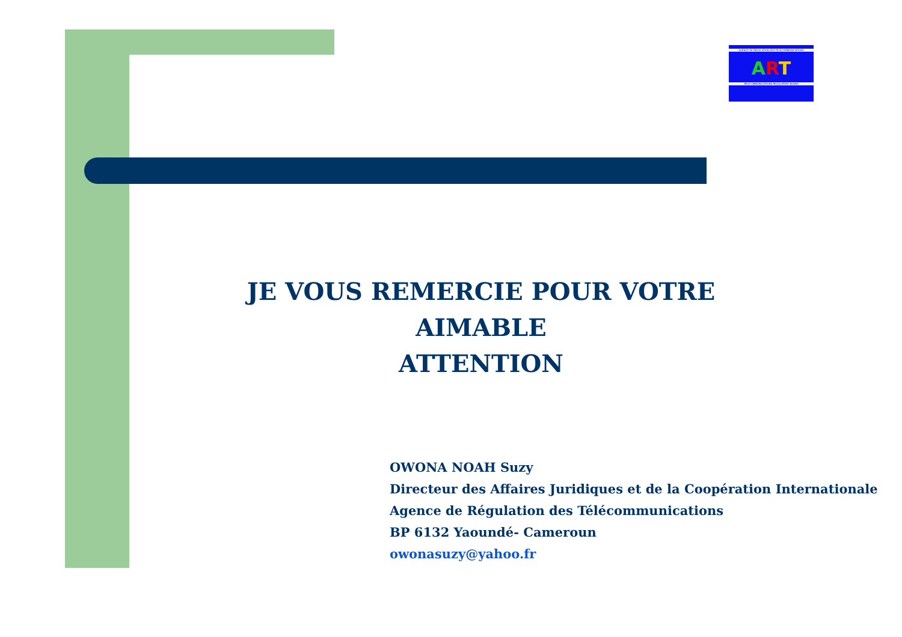AGENCE DE REGULATION DES TELECOMMUNICATIONS
ART
TELECOMMUNICATIONS REGULATORY BOARD
JE VOUS REMERCIE POUR VOTRE AIMABLE
ATTENTION
OWONA NOAH Suzy
Directeur des Affaires Juridiques et de la Coopération Internationale
Agence de Régulation des Télécommunications
BP 6132 Yaoundé- Cameroun
owonasuzy@yahoo.fr